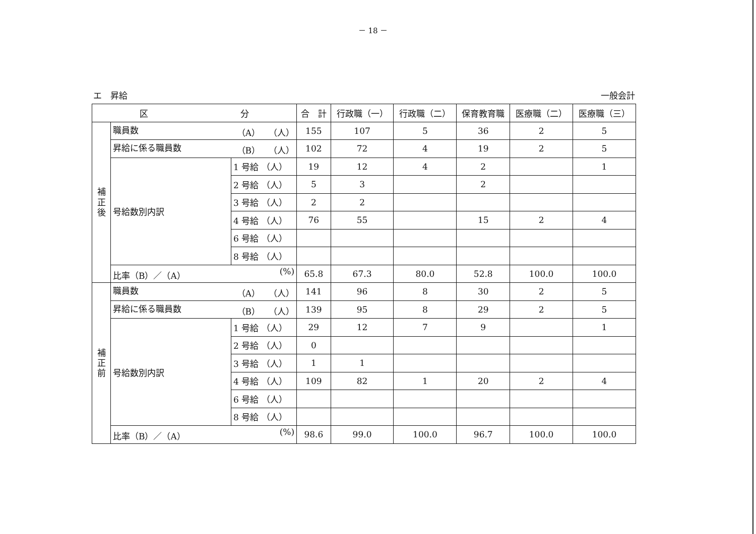－ 18 －
エ　昇給 一般会計
| 区 分 | | | 合 計 | 行政職（一） | 行政職（二） | 保育教育職 | 医療職（二） | 医療職（三） |
| --- | --- | --- | --- | --- | --- | --- | --- | --- |
| 補 正 後 | 職員数 （A） （人） | | 155 | 107 | 5 | 36 | 2 | 5 |
| | 昇給に係る職員数 （B） （人） | | 102 | 72 | 4 | 19 | 2 | 5 |
| | 号給数別内訳 | 1 号給 （人） | 19 | 12 | 4 | 2 | | 1 |
| | | 2 号給 （人） | 5 | 3 | | 2 | | |
| | | 3 号給 （人） | 2 | 2 | | | | |
| | | 4 号給 （人） | 76 | 55 | | 15 | 2 | 4 |
| | | 6 号給 （人） | | | | | | |
| | | 8 号給 （人） | | | | | | |
| | 比率（B）／（A） (%) | | 65.8 | 67.3 | 80.0 | 52.8 | 100.0 | 100.0 |
| 補 正 前 | 職員数 （A） （人） | | 141 | 96 | 8 | 30 | 2 | 5 |
| | 昇給に係る職員数 （B） （人） | | 139 | 95 | 8 | 29 | 2 | 5 |
| | 号給数別内訳 | 1 号給 （人） | 29 | 12 | 7 | 9 | | 1 |
| | | 2 号給 （人） | 0 | | | | | |
| | | 3 号給 （人） | 1 | 1 | | | | |
| | | 4 号給 （人） | 109 | 82 | 1 | 20 | 2 | 4 |
| | | 6 号給 （人） | | | | | | |
| | | 8 号給 （人） | | | | | | |
| | 比率（B）／（A） (%) | | 98.6 | 99.0 | 100.0 | 96.7 | 100.0 | 100.0 |